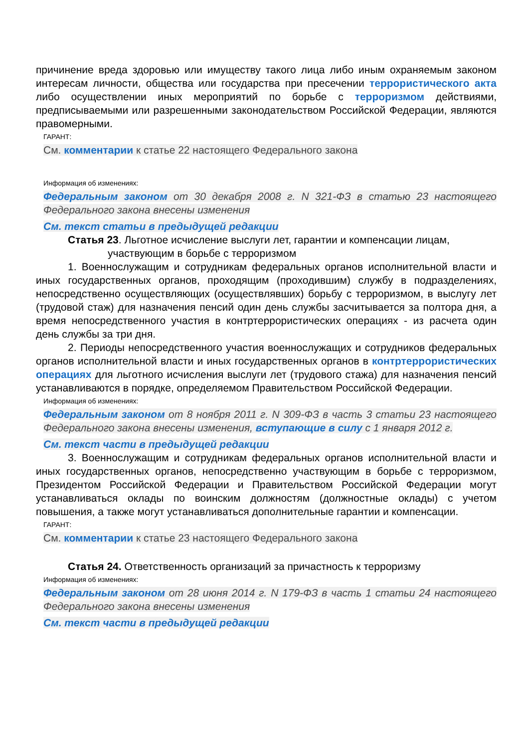причинение вреда здоровью или имуществу такого лица либо иным охраняемым законом интересам личности, общества или государства при пресечении террористического акта либо осуществлении иных мероприятий по борьбе с терроризмом действиями, предписываемыми или разрешенными законодательством Российской Федерации, являются правомерными.
ГАРАНТ:
См. комментарии к статье 22 настоящего Федерального закона
Информация об изменениях:
Федеральным законом от 30 декабря 2008 г. N 321-ФЗ в статью 23 настоящего Федерального закона внесены изменения
См. текст статьи в предыдущей редакции
Статья 23. Льготное исчисление выслуги лет, гарантии и компенсации лицам, участвующим в борьбе с терроризмом
1. Военнослужащим и сотрудникам федеральных органов исполнительной власти и иных государственных органов, проходящим (проходившим) службу в подразделениях, непосредственно осуществляющих (осуществлявших) борьбу с терроризмом, в выслугу лет (трудовой стаж) для назначения пенсий один день службы засчитывается за полтора дня, а время непосредственного участия в контртеррористических операциях - из расчета один день службы за три дня.
2. Периоды непосредственного участия военнослужащих и сотрудников федеральных органов исполнительной власти и иных государственных органов в контртеррористических операциях для льготного исчисления выслуги лет (трудового стажа) для назначения пенсий устанавливаются в порядке, определяемом Правительством Российской Федерации.
Информация об изменениях:
Федеральным законом от 8 ноября 2011 г. N 309-ФЗ в часть 3 статьи 23 настоящего Федерального закона внесены изменения, вступающие в силу с 1 января 2012 г.
См. текст части в предыдущей редакции
3. Военнослужащим и сотрудникам федеральных органов исполнительной власти и иных государственных органов, непосредственно участвующим в борьбе с терроризмом, Президентом Российской Федерации и Правительством Российской Федерации могут устанавливаться оклады по воинским должностям (должностные оклады) с учетом повышения, а также могут устанавливаться дополнительные гарантии и компенсации.
ГАРАНТ:
См. комментарии к статье 23 настоящего Федерального закона
Статья 24. Ответственность организаций за причастность к терроризму
Информация об изменениях:
Федеральным законом от 28 июня 2014 г. N 179-ФЗ в часть 1 статьи 24 настоящего Федерального закона внесены изменения
См. текст части в предыдущей редакции